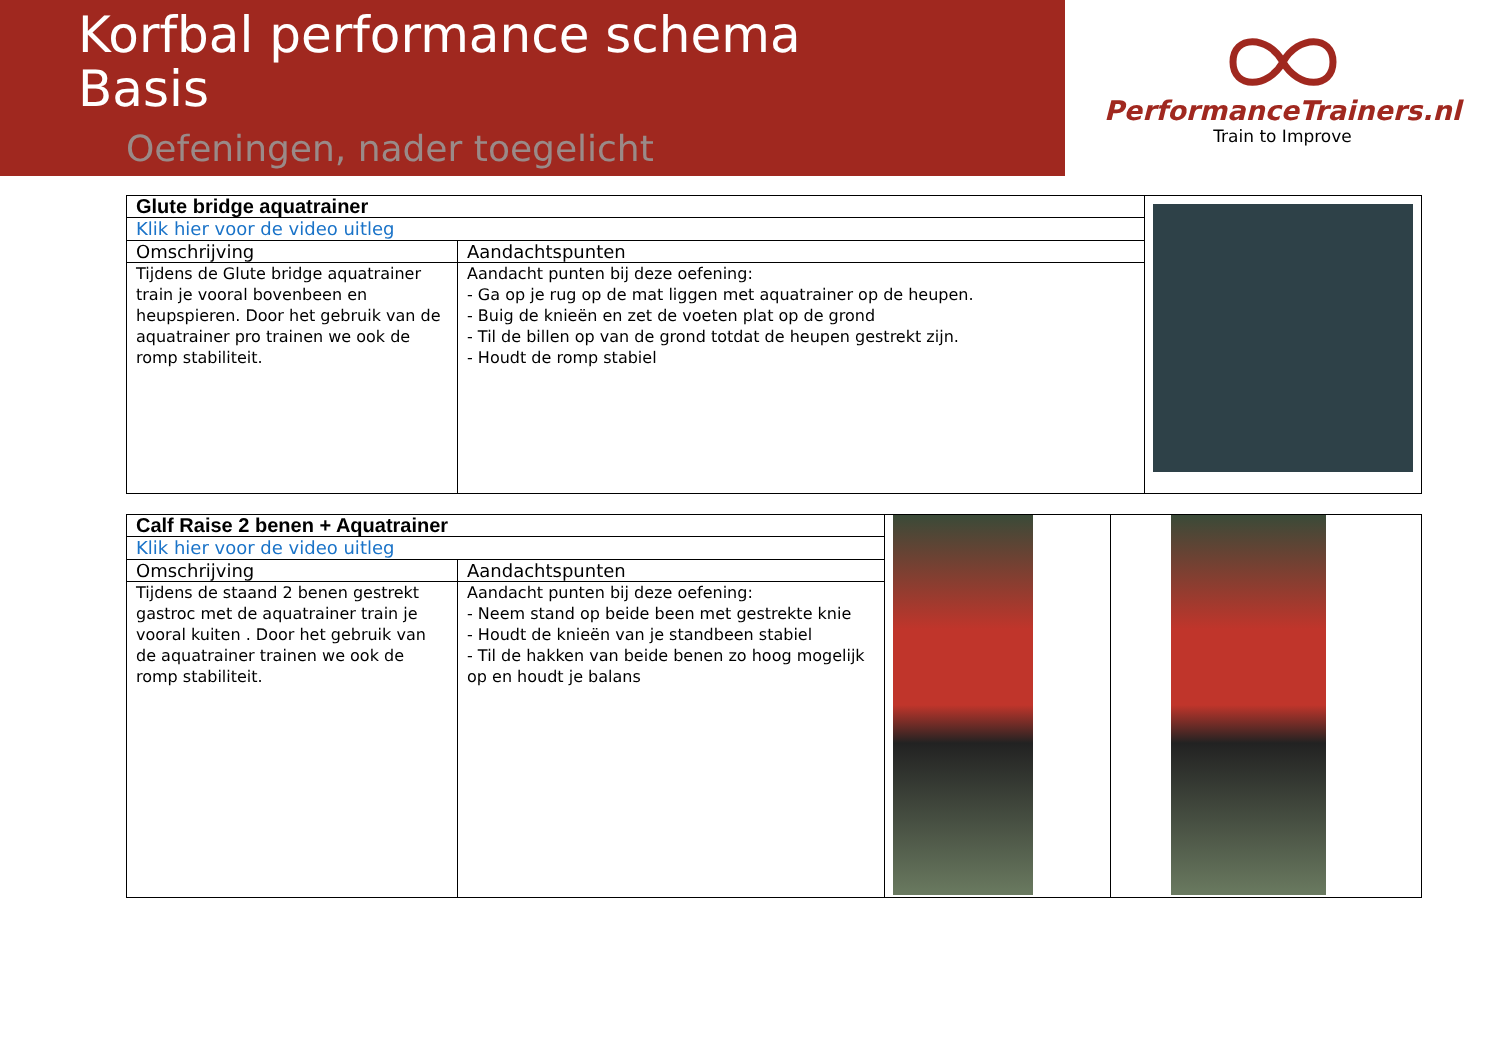Korfbal performance schema
Basis
Oefeningen, nader toegelicht
PerformanceTrainers.nl
Train to Improve
| Glute bridge aquatrainer | | |
| Klik hier voor de video uitleg | | |
| Omschrijving | Aandachtspunten | |
| Tijdens de Glute bridge aquatrainer train je vooral bovenbeen en heupspieren. Door het gebruik van de aquatrainer pro trainen we ook de romp stabiliteit. | Aandacht punten bij deze oefening: - Ga op je rug op de mat liggen met aquatrainer op de heupen. - Buig de knieën en zet de voeten plat op de grond - Til de billen op van de grond totdat de heupen gestrekt zijn. - Houdt de romp stabiel | |
| Calf Raise 2 benen + Aquatrainer | | | |
| Klik hier voor de video uitleg | | | |
| Omschrijving | Aandachtspunten | | |
| Tijdens de staand 2 benen gestrekt gastroc met de aquatrainer train je vooral kuiten . Door het gebruik van de aquatrainer trainen we ook de romp stabiliteit. | Aandacht punten bij deze oefening: - Neem stand op beide been met gestrekte knie - Houdt de knieën van je standbeen stabiel - Til de hakken van beide benen zo hoog mogelijk op en houdt je balans | | |